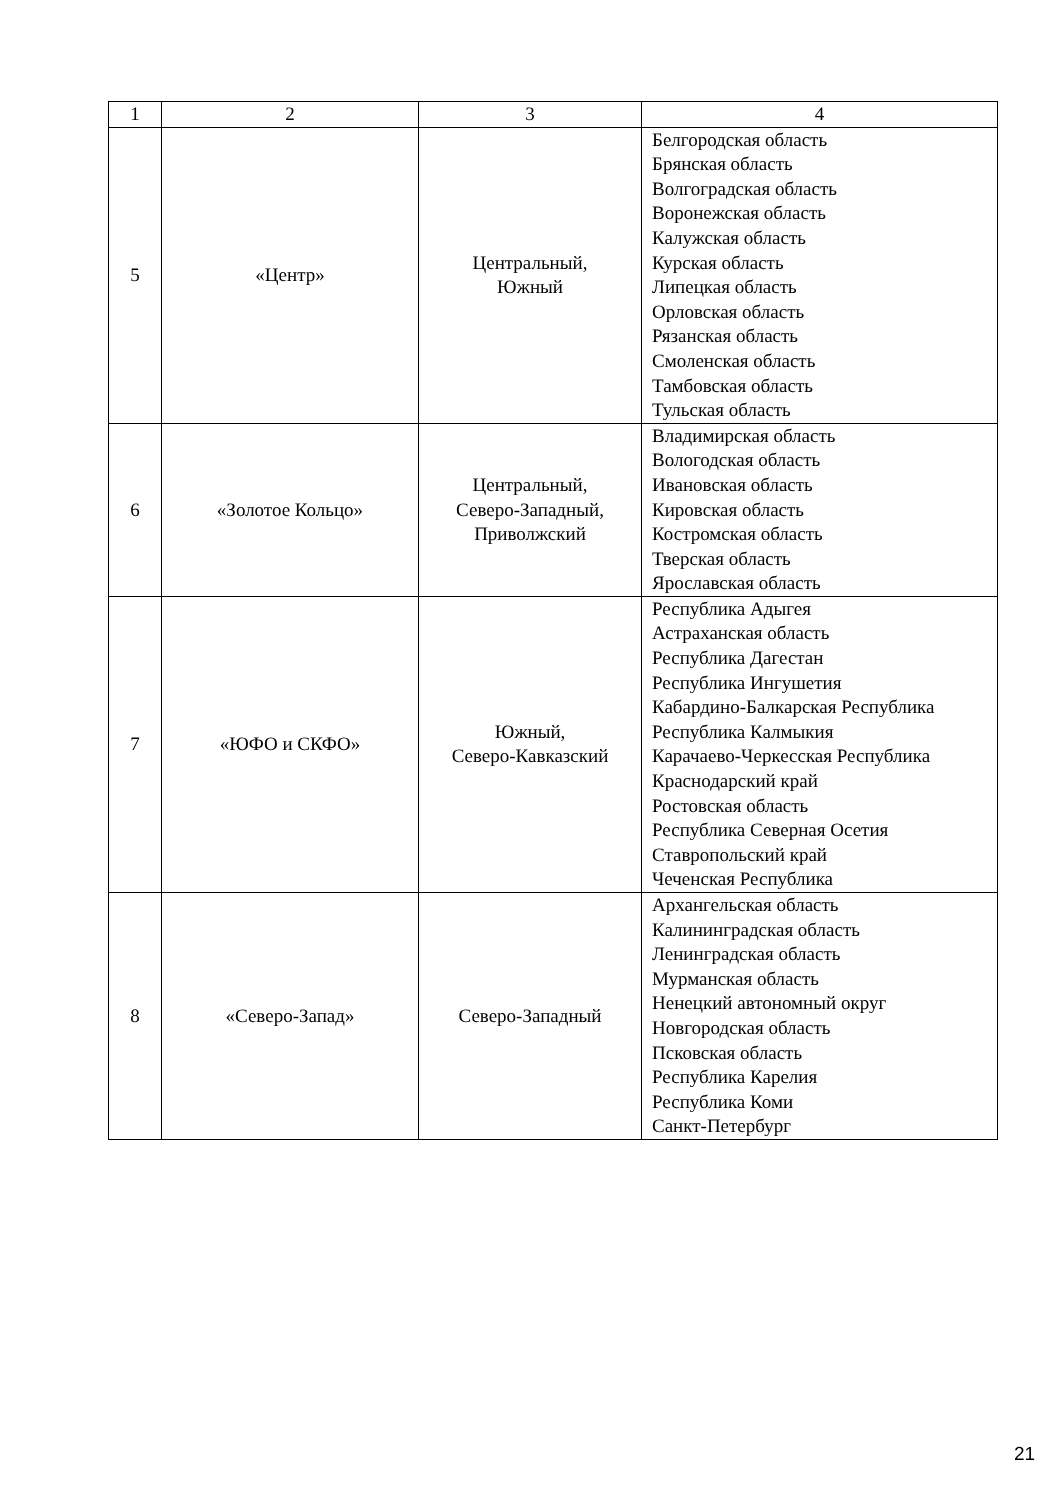| 1 | 2 | 3 | 4 |
| 5 | «Центр» | Центральный, Южный | Белгородская область Брянская область Волгоградская область Воронежская область Калужская область Курская область Липецкая область Орловская область Рязанская область Смоленская область Тамбовская область Тульская область |
| 6 | «Золотое Кольцо» | Центральный, Северо-Западный, Приволжский | Владимирская область Вологодская область Ивановская область Кировская область Костромская область Тверская область Ярославская область |
| 7 | «ЮФО и СКФО» | Южный, Северо-Кавказский | Республика Адыгея Астраханская область Республика Дагестан Республика Ингушетия Кабардино-Балкарская Республика Республика Калмыкия Карачаево-Черкесская Республика Краснодарский край Ростовская область Республика Северная Осетия Ставропольский край Чеченская Республика |
| 8 | «Северо-Запад» | Северо-Западный | Архангельская область Калининградская область Ленинградская область Мурманская область Ненецкий автономный округ Новгородская область Псковская область Республика Карелия Республика Коми Санкт-Петербург |
21